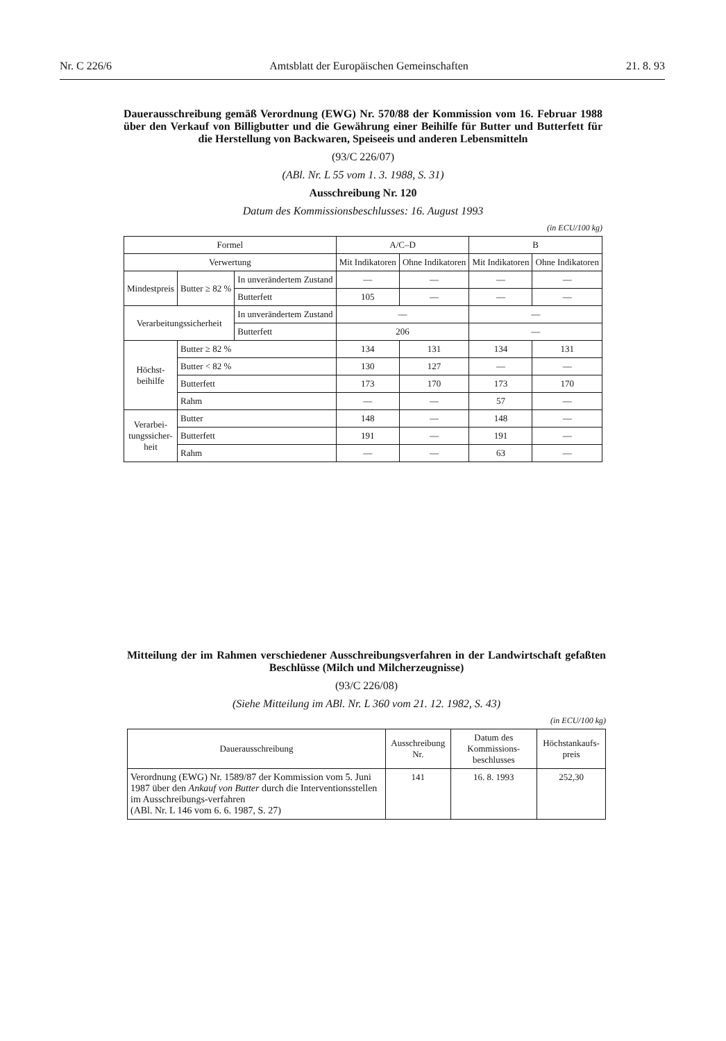Nr. C 226/6 Amtsblatt der Europäischen Gemeinschaften 21. 8. 93
Dauerausschreibung gemäß Verordnung (EWG) Nr. 570/88 der Kommission vom 16. Februar 1988 über den Verkauf von Billigbutter und die Gewährung einer Beihilfe für Butter und Butterfett für die Herstellung von Backwaren, Speiseeis und anderen Lebensmitteln
(93/C 226/07)
(ABl. Nr. L 55 vom 1. 3. 1988, S. 31)
Ausschreibung Nr. 120
Datum des Kommissionsbeschlusses: 16. August 1993
(in ECU/100 kg)
| Formel | | | A/C–D | | B | |
| --- | --- | --- | --- | --- | --- | --- |
| Verwertung | | | Mit Indikatoren | Ohne Indikatoren | Mit Indikatoren | Ohne Indikatoren |
| Mindestpreis | Butter ≥ 82 % | In unverändertem Zustand | — | — | — | — |
| | | Butterfett | 105 | — | — | — |
| Verarbeitungssicherheit | | In unverändertem Zustand | — | | — | |
| | | Butterfett | 206 | | — | |
| Höchst- beihilfe | Butter ≥ 82 % | | 134 | 131 | 134 | 131 |
| | Butter < 82 % | | 130 | 127 | — | — |
| | Butterfett | | 173 | 170 | 173 | 170 |
| | Rahm | | — | — | 57 | — |
| Verarbei- tungssicher- heit | Butter | | 148 | — | 148 | — |
| | Butterfett | | 191 | — | 191 | — |
| | Rahm | | — | — | 63 | — |
Mitteilung der im Rahmen verschiedener Ausschreibungsverfahren in der Landwirtschaft gefaßten Beschlüsse (Milch und Milcherzeugnisse)
(93/C 226/08)
(Siehe Mitteilung im ABl. Nr. L 360 vom 21. 12. 1982, S. 43)
(in ECU/100 kg)
| Dauerausschreibung | Ausschreibung Nr. | Datum des Kommissions-beschlusses | Höchstankaufs-preis |
| --- | --- | --- | --- |
| Verordnung (EWG) Nr. 1589/87 der Kommission vom 5. Juni 1987 über den Ankauf von Butter durch die Interventionsstellen im Ausschreibungs-verfahren (ABl. Nr. L 146 vom 6. 6. 1987, S. 27) | 141 | 16. 8. 1993 | 252,30 |